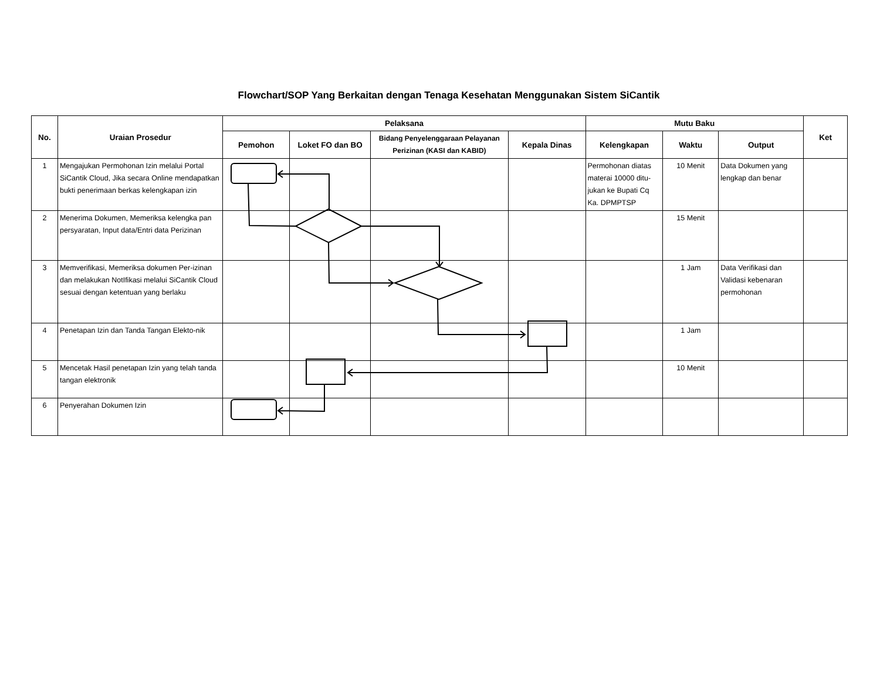Flowchart/SOP Yang Berkaitan dengan Tenaga Kesehatan Menggunakan Sistem SiCantik
| No. | Uraian Prosedur | Pelaksana | | | | Mutu Baku | | | Ket |
| --- | --- | --- | --- | --- | --- | --- | --- | --- | --- |
| | | Pemohon | Loket FO dan BO | Bidang Penyelenggaraan Pelayanan Perizinan (KASI dan KABID) | Kepala Dinas | Kelengkapan | Waktu | Output | |
| 1 | Mengajukan Permohonan Izin melalui Portal SiCantik Cloud, Jika secara Online mendapatkan bukti penerimaan berkas kelengkapan izin | | | | | Permohonan diatas materai 10000 ditu-jukan ke Bupati Cq Ka. DPMPTSP | 10 Menit | Data Dokumen yang lengkap dan benar | |
| 2 | Menerima Dokumen, Memeriksa kelengka pan persyaratan, Input data/Entri data Perizinan | | | | | | 15 Menit | | |
| 3 | Memverifikasi, Memeriksa dokumen Per-izinan dan melakukan NotIfikasi melalui SiCantik Cloud sesuai dengan ketentuan yang berlaku | | | | | | 1 Jam | Data Verifikasi dan Validasi kebenaran permohonan | |
| 4 | Penetapan Izin dan Tanda Tangan Elekto-nik | | | | | | 1 Jam | | |
| 5 | Mencetak Hasil penetapan Izin yang telah tanda tangan elektronik | | | | | | 10 Menit | | |
| 6 | Penyerahan Dokumen Izin | | | | | | | | |